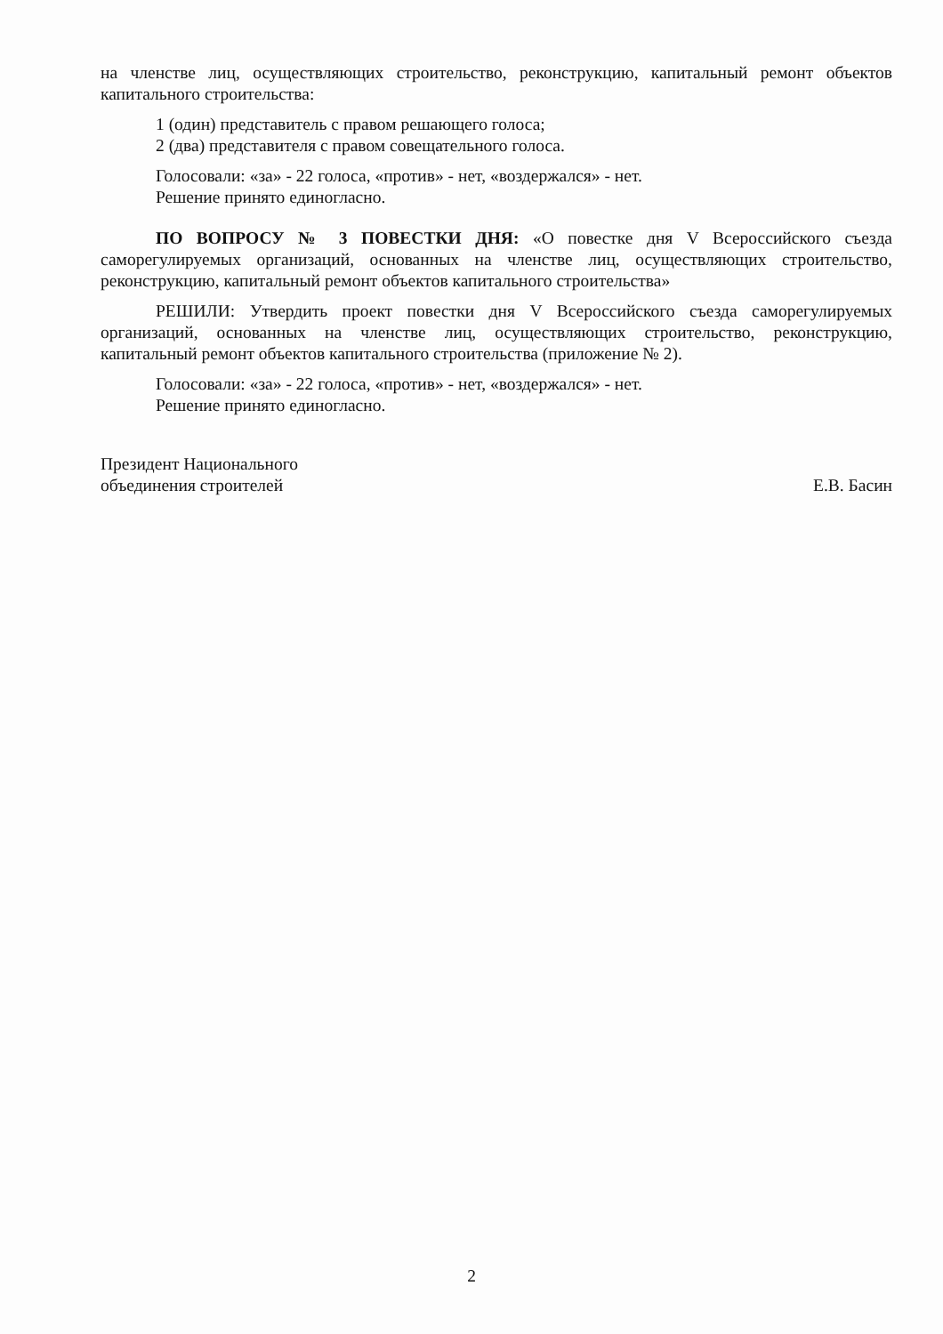на членстве лиц, осуществляющих строительство, реконструкцию, капитальный ремонт объектов капитального строительства:
1 (один) представитель с правом решающего голоса;
2 (два) представителя с правом совещательного голоса.
Голосовали: «за» - 22 голоса, «против» - нет, «воздержался» - нет.
Решение принято единогласно.
ПО ВОПРОСУ № 3 ПОВЕСТКИ ДНЯ: «О повестке дня V Всероссийского съезда саморегулируемых организаций, основанных на членстве лиц, осуществляющих строительство, реконструкцию, капитальный ремонт объектов капитального строительства»
РЕШИЛИ: Утвердить проект повестки дня V Всероссийского съезда саморегулируемых организаций, основанных на членстве лиц, осуществляющих строительство, реконструкцию, капитальный ремонт объектов капитального строительства (приложение № 2).
Голосовали: «за» - 22 голоса, «против» - нет, «воздержался» - нет.
Решение принято единогласно.
Президент Национального
объединения строителей
Е.В. Басин
2